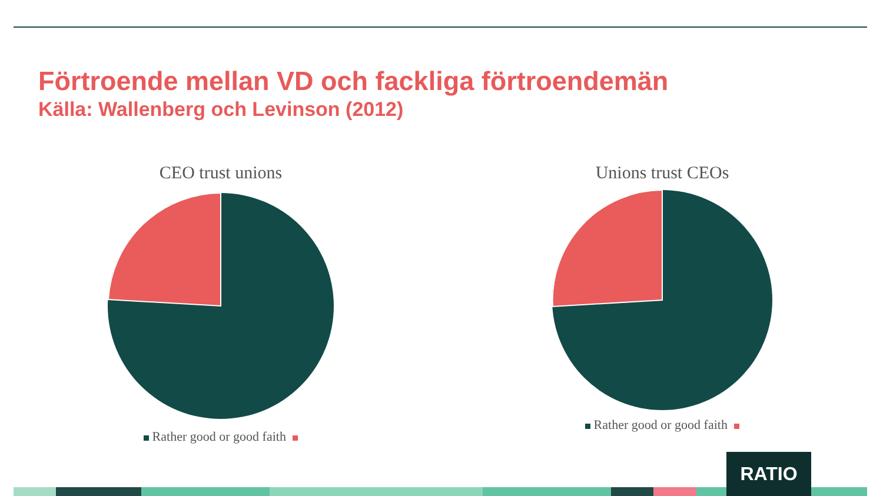Förtroende mellan VD och fackliga förtroendemän
Källa: Wallenberg och Levinson (2012)
CEO trust unions
Rather good or good faith
Unions trust CEOs
Rather good or good faith
RATIO